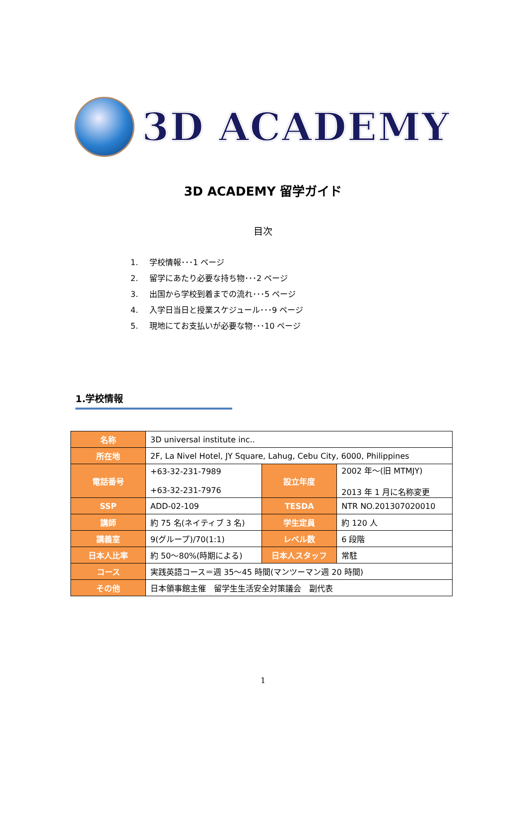3D ACADEMY
3D ACADEMY 留学ガイド
目次
1. 学校情報･･･1 ページ
2. 留学にあたり必要な持ち物･･･2 ページ
3. 出国から学校到着までの流れ･･･5 ページ
4. 入学日当日と授業スケジュール･･･9 ページ
5. 現地にてお支払いが必要な物･･･10 ページ
1.学校情報
| 名称 | 3D universal institute inc.. | | |
| 所在地 | 2F, La Nivel Hotel, JY Square, Lahug, Cebu City, 6000, Philippines | | |
| 電話番号 | +63-32-231-7989 +63-32-231-7976 | 設立年度 | 2002 年～(旧 MTMJY) 2013 年 1 月に名称変更 |
| SSP | ADD-02-109 | TESDA | NTR NO.201307020010 |
| 講師 | 約 75 名(ネイティブ 3 名) | 学生定員 | 約 120 人 |
| 講義室 | 9(グループ)/70(1:1) | レベル数 | 6 段階 |
| 日本人比率 | 約 50～80%(時期による) | 日本人スタッフ | 常駐 |
| コース | 実践英語コース＝週 35～45 時間(マンツーマン週 20 時間) | | |
| その他 | 日本領事館主催 留学生生活安全対策議会 副代表 | | |
1